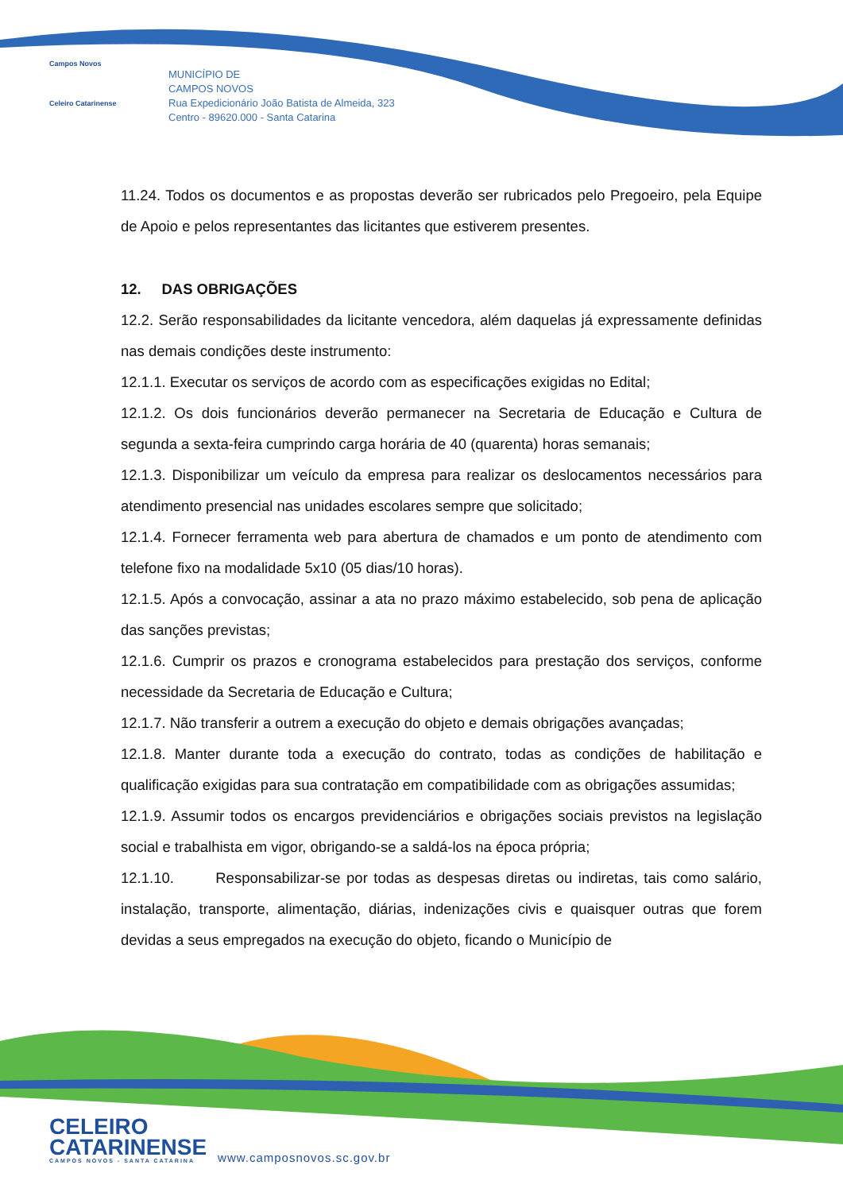Campos Novos
Celeiro Catarinense
MUNICÍPIO DE
CAMPOS NOVOS
Rua Expedicionário João Batista de Almeida, 323
Centro - 89620.000 - Santa Catarina
11.24. Todos os documentos e as propostas deverão ser rubricados pelo Pregoeiro, pela Equipe de Apoio e pelos representantes das licitantes que estiverem presentes.
12. DAS OBRIGAÇÕES
12.2. Serão responsabilidades da licitante vencedora, além daquelas já expressamente definidas nas demais condições deste instrumento:
12.1.1. Executar os serviços de acordo com as especificações exigidas no Edital;
12.1.2. Os dois funcionários deverão permanecer na Secretaria de Educação e Cultura de segunda a sexta-feira cumprindo carga horária de 40 (quarenta) horas semanais;
12.1.3. Disponibilizar um veículo da empresa para realizar os deslocamentos necessários para atendimento presencial nas unidades escolares sempre que solicitado;
12.1.4. Fornecer ferramenta web para abertura de chamados e um ponto de atendimento com telefone fixo na modalidade 5x10 (05 dias/10 horas).
12.1.5. Após a convocação, assinar a ata no prazo máximo estabelecido, sob pena de aplicação das sanções previstas;
12.1.6. Cumprir os prazos e cronograma estabelecidos para prestação dos serviços, conforme necessidade da Secretaria de Educação e Cultura;
12.1.7. Não transferir a outrem a execução do objeto e demais obrigações avançadas;
12.1.8. Manter durante toda a execução do contrato, todas as condições de habilitação e qualificação exigidas para sua contratação em compatibilidade com as obrigações assumidas;
12.1.9. Assumir todos os encargos previdenciários e obrigações sociais previstos na legislação social e trabalhista em vigor, obrigando-se a saldá-los na época própria;
12.1.10. Responsabilizar-se por todas as despesas diretas ou indiretas, tais como salário, instalação, transporte, alimentação, diárias, indenizações civis e quaisquer outras que forem devidas a seus empregados na execução do objeto, ficando o Município de
CELEIRO
CATARINENSE
CAMPOS NOVOS - SANTA CATARINA
www.camposnovos.sc.gov.br